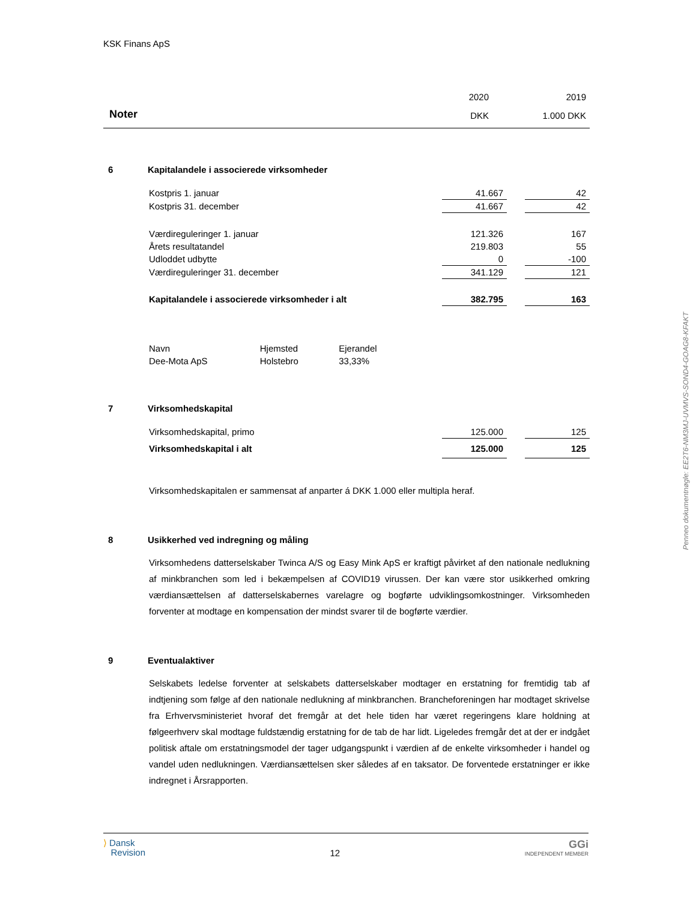KSK Finans ApS
| | 2020 | | 2019 |
| Noter | DKK | | 1.000 DKK |
6 Kapitalandele i associerede virksomheder
| Kostpris 1. januar | 41.667 | | 42 |
| Kostpris 31. december | 41.667 | | 42 |
| Værdireguleringer 1. januar | 121.326 | | 167 |
| Årets resultatandel | 219.803 | | 55 |
| Udloddet udbytte | 0 | | -100 |
| Værdireguleringer 31. december | 341.129 | | 121 |
| Kapitalandele i associerede virksomheder i alt | 382.795 | | 163 |
| Navn | Hjemsted | Ejerandel |
| Dee-Mota ApS | Holstebro | 33,33% |
7 Virksomhedskapital
| Virksomhedskapital, primo | 125.000 | | 125 |
| Virksomhedskapital i alt | 125.000 | | 125 |
Virksomhedskapitalen er sammensat af anparter á DKK 1.000 eller multipla heraf.
8 Usikkerhed ved indregning og måling
Virksomhedens datterselskaber Twinca A/S og Easy Mink ApS er kraftigt påvirket af den nationale nedlukning af minkbranchen som led i bekæmpelsen af COVID19 virussen. Der kan være stor usikkerhed omkring værdiansættelsen af datterselskabernes varelagre og bogførte udviklingsomkostninger. Virksomheden forventer at modtage en kompensation der mindst svarer til de bogførte værdier.
9 Eventualaktiver
Selskabets ledelse forventer at selskabets datterselskaber modtager en erstatning for fremtidig tab af indtjening som følge af den nationale nedlukning af minkbranchen. Brancheforeningen har modtaget skrivelse fra Erhvervsministeriet hvoraf det fremgår at det hele tiden har været regeringens klare holdning at følgeerhverv skal modtage fuldstændig erstatning for de tab de har lidt. Ligeledes fremgår det at der er indgået politisk aftale om erstatningsmodel der tager udgangspunkt i værdien af de enkelte virksomheder i handel og vandel uden nedlukningen. Værdiansættelsen sker således af en taksator. De forventede erstatninger er ikke indregnet i Årsrapporten.
Penneo dokumentnøgle: EE2T6-NM3MJ-UVMVS-SOND4-GOAG8-KFAKT
⟩ Dansk
Revision
12
GGi
INDEPENDENT MEMBER